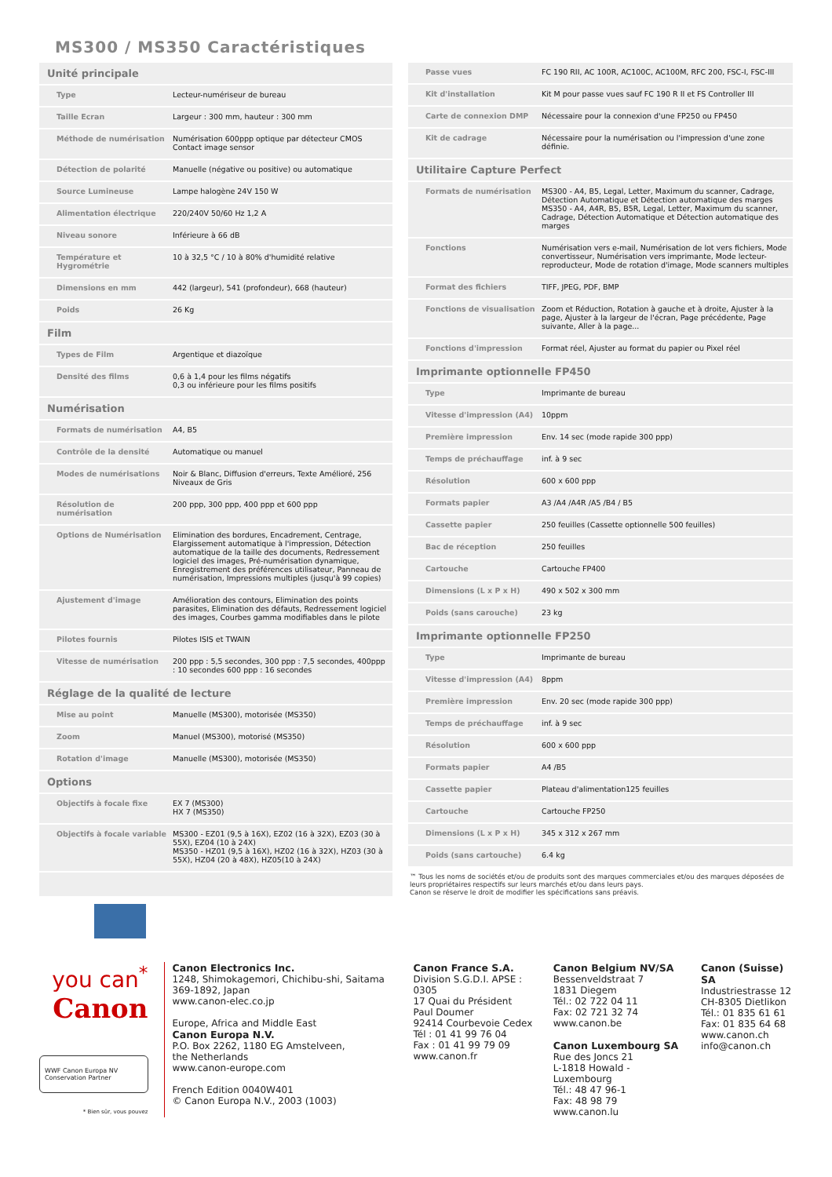MS300 / MS350 Caractéristiques
| Unité principale | |
| --- | --- |
| Type | Lecteur-numériseur de bureau |
| Taille Ecran | Largeur : 300 mm, hauteur : 300 mm |
| Méthode de numérisation | Numérisation 600ppp optique par détecteur CMOS Contact image sensor |
| Détection de polarité | Manuelle (négative ou positive) ou automatique |
| Source Lumineuse | Lampe halogène 24V 150 W |
| Alimentation électrique | 220/240V 50/60 Hz 1,2 A |
| Niveau sonore | Inférieure à 66 dB |
| Température et Hygrométrie | 10 à 32,5 °C / 10 à 80% d'humidité relative |
| Dimensions en mm | 442 (largeur), 541 (profondeur), 668 (hauteur) |
| Poids | 26 Kg |
| Film | |
| Types de Film | Argentique et diazoïque |
| Densité des films | 0,6 à 1,4 pour les films négatifs 0,3 ou inférieure pour les films positifs |
| Numérisation | |
| Formats de numérisation | A4, B5 |
| Contrôle de la densité | Automatique ou manuel |
| Modes de numérisations | Noir & Blanc, Diffusion d'erreurs, Texte Amélioré, 256 Niveaux de Gris |
| Résolution de numérisation | 200 ppp, 300 ppp, 400 ppp et 600 ppp |
| Options de Numérisation | Elimination des bordures, Encadrement, Centrage, Elargissement automatique à l'impression, Détection automatique de la taille des documents, Redressement logiciel des images, Pré-numérisation dynamique, Enregistrement des préférences utilisateur, Panneau de numérisation, Impressions multiples (jusqu'à 99 copies) |
| Ajustement d'image | Amélioration des contours, Elimination des points parasites, Elimination des défauts, Redressement logiciel des images, Courbes gamma modifiables dans le pilote |
| Pilotes fournis | Pilotes ISIS et TWAIN |
| Vitesse de numérisation | 200 ppp : 5,5 secondes, 300 ppp : 7,5 secondes, 400ppp : 10 secondes 600 ppp : 16 secondes |
| Réglage de la qualité de lecture | |
| Mise au point | Manuelle (MS300), motorisée (MS350) |
| Zoom | Manuel (MS300), motorisé (MS350) |
| Rotation d'image | Manuelle (MS300), motorisée (MS350) |
| Options | |
| Objectifs à focale fixe | EX 7 (MS300) HX 7 (MS350) |
| Objectifs à focale variable | MS300 - EZ01 (9,5 à 16X), EZ02 (16 à 32X), EZ03 (30 à 55X), EZ04 (10 à 24X) MS350 - HZ01 (9,5 à 16X), HZ02 (16 à 32X), HZ03 (30 à 55X), HZ04 (20 à 48X), HZ05(10 à 24X) |
| Passe vues | FC 190 RII, AC 100R, AC100C, AC100M, RFC 200, FSC-I, FSC-III |
| Kit d'installation | Kit M pour passe vues sauf FC 190 R II et FS Controller III |
| Carte de connexion DMP | Nécessaire pour la connexion d'une FP250 ou FP450 |
| Kit de cadrage | Nécessaire pour la numérisation ou l'impression d'une zone définie. |
| Utilitaire Capture Perfect | |
| Formats de numérisation | MS300 - A4, B5, Legal, Letter, Maximum du scanner, Cadrage, Détection Automatique et Détection automatique des marges MS350 - A4, A4R, B5, B5R, Legal, Letter, Maximum du scanner, Cadrage, Détection Automatique et Détection automatique des marges |
| Fonctions | Numérisation vers e-mail, Numérisation de lot vers fichiers, Mode convertisseur, Numérisation vers imprimante, Mode lecteur-reproducteur, Mode de rotation d'image, Mode scanners multiples |
| Format des fichiers | TIFF, JPEG, PDF, BMP |
| Fonctions de visualisation | Zoom et Réduction, Rotation à gauche et à droite, Ajuster à la page, Ajuster à la largeur de l'écran, Page précédente, Page suivante, Aller à la page... |
| Fonctions d'impression | Format réel, Ajuster au format du papier ou Pixel réel |
| Imprimante optionnelle FP450 | |
| Type | Imprimante de bureau |
| Vitesse d'impression (A4) | 10ppm |
| Première impression | Env. 14 sec (mode rapide 300 ppp) |
| Temps de préchauffage | inf. à 9 sec |
| Résolution | 600 x 600 ppp |
| Formats papier | A3 /A4 /A4R /A5 /B4 / B5 |
| Cassette papier | 250 feuilles (Cassette optionnelle 500 feuilles) |
| Bac de réception | 250 feuilles |
| Cartouche | Cartouche FP400 |
| Dimensions (L x P x H) | 490 x 502 x 300 mm |
| Poids (sans carouche) | 23 kg |
| Imprimante optionnelle FP250 | |
| Type | Imprimante de bureau |
| Vitesse d'impression (A4) | 8ppm |
| Première impression | Env. 20 sec (mode rapide 300 ppp) |
| Temps de préchauffage | inf. à 9 sec |
| Résolution | 600 x 600 ppp |
| Formats papier | A4 /B5 |
| Cassette papier | Plateau d'alimentation125 feuilles |
| Cartouche | Cartouche FP250 |
| Dimensions (L x P x H) | 345 x 312 x 267 mm |
| Poids (sans cartouche) | 6.4 kg |
™ Tous les noms de sociétés et/ou de produits sont des marques commerciales et/ou des marques déposées de leurs propriétaires respectifs sur leurs marchés et/ou dans leurs pays.
Canon se réserve le droit de modifier les spécifications sans préavis.
you can<sup>*</sup>
Canon
WWF Canon Europa NV
Conservation Partner
* Bien sûr, vous pouvez
Canon Electronics Inc.
1248, Shimokagemori, Chichibu-shi, Saitama
369-1892, Japan
www.canon-elec.co.jp
Europe, Africa and Middle East
Canon Europa N.V.
P.O. Box 2262, 1180 EG Amstelveen,
the Netherlands
www.canon-europe.com
French Edition 0040W401
© Canon Europa N.V., 2003 (1003)
Canon France S.A.
Division S.G.D.I. APSE : 0305
17 Quai du Président
Paul Doumer
92414 Courbevoie Cedex
Tél : 01 41 99 76 04
Fax : 01 41 99 79 09
www.canon.fr
Canon Belgium NV/SA
Bessenveldstraat 7
1831 Diegem
Tél.: 02 722 04 11
Fax: 02 721 32 74
www.canon.be
Canon Luxembourg SA
Rue des Joncs 21
L-1818 Howald - Luxembourg
Tél.: 48 47 96-1
Fax: 48 98 79
www.canon.lu
Canon (Suisse) SA
Industriestrasse 12
CH-8305 Dietlikon
Tél.: 01 835 61 61
Fax: 01 835 64 68
www.canon.ch
info@canon.ch